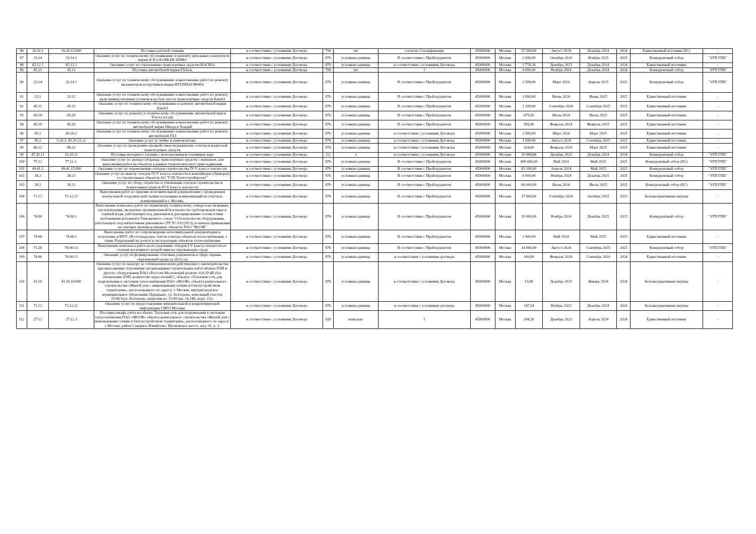| 86 | 26.20.1 | 26.20.13.000 | Поставка рабочей станции | в соответствии с условиями Договора | 796 | шт | согласно Спецификации | 45000000 | Москва | 37 500,00 | Август 2024 | Декабрь 2024 | 2024 | Единственный источник (БС) | - |
| 87 | 33.14 | 33.14.1 | Оказание услуг по техническому обслуживанию и ремонту дизельных генераторов марки JCB и KOHLER SDMO | в соответствии с условиями Договора | 876 | условная единица | В соответствии с Прейскурантом | 45000000 | Москва | 2 000,00 | Октябрь 2024 | Ноябрь 2025 | 2025 | Конкурентный отбор | "ЭТП ГПБ" |
| 88 | 65.12.2 | 65.12.2 | Оказание услуг по страхованию транспортных средств (КАСКО) | в соответствии с условиями Договора | 876 | условная единица | в соответствии с условиями Договора | 45000000 | Москва | 2 778,28 | Декабрь 2023 | Декабрь 2024 | 2024 | Единственный источник | - |
| 89 | 45.11 | 45.11 | Поставка автомобилей марки ГАЗель | в соответствии с условиями Договора | 796 | шт | 1 | 45000000 | Москва | 4 000,00 | Ноябрь 2024 | Декабрь 2024 | 2024 | Конкурентный отбор | "ЭТП ГПБ" |
| 90 | 33.14 | 33.14.1 | Оказание услуг по техническому обслуживанию и выполнению работ по ремонту экскаваторов-погрузчиков марки HYUNDAI H940S | в соответствии с условиями Договора | 876 | условная единица | В соответствии с Прейскурантом | 45000000 | Москва | 2 500,00 | Март 2024 | Апрель 2025 | 2025 | Конкурентный отбор | "ЭТП ГПБ" |
| 91 | 33.1 | 33.12 | Оказание услуг по техническому обслуживанию и выполнению работ по ремонту кран манипуляторных установок на базе шасси транспортных средств КамАЗ | в соответствии с условиями Договора | 876 | условная единица | В соответствии с Прейскурантом | 45000000 | Москва | 1 000,00 | Июнь 2024 | Июнь 2025 | 2025 | Единственный источник | - |
| 92 | 45.11 | 45.11 | Оказание услуг по техническому обслуживанию и ремонту автомобилей марки КамАЗ | в соответствии с условиями Договора | 876 | условная единица | В соответствии с Прейскурантом | 45000000 | Москва | 1 200,00 | Сентябрь 2024 | Сентябрь 2025 | 2025 | Единственный источник | - |
| 93 | 45.20 | 45.20 | Оказание услуг по ремонту и техническому обслуживанию автомобилей марок Toyota и Lada | в соответствии с условиями Договора | 876 | условная единица | В соответствии с Прейскурантом | 45000000 | Москва | 675,00 | Июль 2024 | Июль 2025 | 2025 | Единственный источник | - |
| 94 | 45.20 | 45.20 | Оказание услуг по техническому обслуживанию и выполнению работ по ремонту автомобилей марки Шкода и Хендай | в соответствии с условиями Договора | 876 | условная единица | В соответствии с Прейскурантом | 45000000 | Москва | 595,00 | Февраль 2024 | Февраль 2025 | 2025 | Единственный источник | - |
| 96 | 45.2 | 45.20.2 | Оказание услуг по техническому обслуживанию и выполнению работ по ремонту автомобилей ГАЗ | в соответствии с условиями Договора | 876 | условная единица | в соответствии с условиями Договора | 45000000 | Москва | 2 500,00 | Март 2024 | Март 2025 | 2025 | Единственный источник | - |
| 97 | 45.2 | 5.20.3, 45.20.21.22 | Оказание услуг по мойке и шиномонтажу | в соответствии с условиями Договора | 876 | условная единица | в соответствии с условиями Договора | 45000000 | Москва | 1 000,00 | Август 2024 | Сентябрь 2025 | 2025 | Единственный источник | - |
| 98 | 86.22 | 86.22 | Оказание услуг по проведению предрейсовых медицинских осмотров водителей транспортных средств | в соответствии с условиями Договора | 876 | условная единица | в соответствии с условиями Договора | 45000000 | Москва | 324,00 | Февраль 2024 | Март 2025 | 2025 | Единственный источник | - |
| 99 | 47.30.11 | 19.20.21 | Поставка моторного топлива с использованием топливных карт | в соответствии с условиями Договора | 112 | л | в соответствии с условиями Договора | 45000000 | Москва | 29 989,66 | Декабрь 2023 | Декабрь 2024 | 2024 | Конкурентный отбор | "ЭТП ГПБ" |
| 100 | 77.12 | 77.12.1. | Оказание услуг по аренде/субаренде транспортных средств с экипажем, для выполнения работ на объектах в рамках технологического присоединения | в соответствии с условиями Договора | 876 | условная единица | В соответствии с Прейскурантом | 45000000 | Москва | 490 000,00 | Май 2024 | Май 2025 | 2025 | Конкурентный отбор (БС) | "ЭТП ГПБ" |
| 101 | 49.41.1 | 49.41.15.000 | Оказание услуг по перемещению отходов строительства IV-V класса опасности | в соответствии с условиями Договора | 876 | условная единица | В соответствии с Прейскурантом | 45000000 | Москва | 83 100,00 | Апрель 2024 | Май 2025 | 2025 | Конкурентный отбор | "ЭТП ГПБ" |
| 102 | 38.2 | 38.21 | Оказание услуг по вывозу отходов IV-V класса опасности в контейнерах (бункерах) со строительных объектов АО "ГЭХ Теплостройпроект" | в соответствии с условиями Договора | 876 | условная единица | В соответствии с Прейскурантом | 45000000 | Москва | 6 000,00 | Ноябрь 2024 | Декабрь 2025 | 2025 | Конкурентный отбор | "ЭТП ГПБ" |
| 103 | 38.2 | 38.21 | Оказание услуг по сбору, обработке и утилизации отходов строительства и техногенных грунтов IV-V класса опасности | в соответствии с условиями Договора | 876 | условная единица | В соответствии с Прейскурантом | 45000000 | Москва | 90 000,00 | Июль 2024 | Июль 2025 | 2025 | Конкурентный отбор (БС) | "ЭТП ГПБ" |
| 104 | 71.12 | 71.12.12 | Выполнения работ по приемке исполнительной документации с проведением контрольной геодезической съемки подземных коммуникаций на участках коммуникаций в г. Москва. | в соответствии с условиями Договора | 876 | условная единица | В соответствии с Прейскурантом | 45000000 | Москва | 17 000,00 | Сентябрь 2024 | Октябрь 2025 | 2025 | Безальтернативная закупка | - |
| 106 | 74.90 | 74.90.1 | Выполнение комплекса работ по первичному техническому освидетельствованию, паспортизации, экспертизе промышленной безопасности трубопроводов пара и горячей воды, работающих под давлением и декларированию соответствия требованиям регламента Таможенного союза "О безопасности оборудования, работающего под избыточным давлением» (ТР ТС 032/2013) до начала применения на опасных производственных объектах ПАО "МОЭК" | в соответствии с условиями Договора | 876 | условная единица | В соответствии с Прейскурантом | 45000000 | Москва | 20 000,00 | Ноябрь 2024 | Декабрь 2025 | 2025 | Конкурентный отбор | "ЭТП ГПБ" |
| 107 | 74.90 | 74.90.1 | Выполнение работ по сопровождению исполнительной документации и получению в МТУ «Ростехнадзора» Актов осмотра объектов теплоснабжения, а также Разрешений на допуск в эксплуатацию объектов теплоснабжения | в соответствии с условиями Договора | 876 | условная единица | В соответствии с Прейскурантом | 45000000 | Москва | 2 900,00 | Май 2024 | Май 2025 | 2025 | Единственный источник | - |
| 108 | 71.20 | 74.90.13 | Выполнение комплекса работ на исследование отходов I-V класса опасности по степени негативного воздействия на окружающую среду | в соответствии с условиями Договора | 876 | условная единица | В соответствии с Прейскурантом | 45000000 | Москва | 14 000,00 | Август 2024 | Сентябрь 2025 | 2025 | Конкурентный отбор | "ЭТП ГПБ" |
| 109 | 74.90 | 74.90.13 | Оказание услуг по формированию отчетных документов в сфере охраны окружающей среды за 2023 год | в соответствии с условиями Договора | 876 | условная единица | в соответствии с условиями договора | 45000000 | Москва | 100,00 | Февраль 2024 | Сентябрь 2024 | 2024 | Единственный источник | - |
| 110 | 41.10 | 41.10.10.000 | Оказание услуг по надзору за соблюдением норм действующего законодательства при выполнении сторонними организациями строительных работ вблизи ЛЭП и другого оборудования ПАО «Россети Московский регион» 0,4-20 кВ (без отключения ЛЭП, количество пересечений 2, объекта: «Тепловая сеть для подключения к системам теплоснабжения ПАО «МОЭК» объекта капитального строительства «Жилой дом с инженерными сетями и благоустройством территории», расположенного по адресу: г. Москва, внутригородское муниципальное образование Царицыно, ул. Бехтерева, земельный участок 25/49/1(ул. Бехтерева, напротив вл. 25/49 (кв. 14,14Б, корп. 21)» | в соответствии с условиями Договора | 876 | условная единица | в соответствии с условиями Договора | 45000000 | Москва | 13,08 | Декабрь 2023 | Январь 2024 | 2024 | Безальтернативная закупка | - |
| 111 | 71.12 | 71.12.12 | Оказание услуг по предоставлению измерительной и корректирующей информации СНГО Москвы | в соответствии с условиями Договора | 876 | условная единица | в соответствии с условиями договора | 45000000 | Москва | 147,34 | Ноябрь 2023 | Декабрь 2024 | 2024 | Безальтернативная закупка | - |
| 112 | 27.12 | 27.12.3 | Поставка шкафа учёта на объект: Тепловая сеть для подключения к системам теплоснабжения ПАО «МОЭК» объекта капитального строительства «Жилой дом с инженерными сетями и благоустройством территории», расположенного по адресу: г. Москва, район Северное Измайлово, Щелковское шоссе, влд. 92, к. 3. | в соответствии с условиями Договора | 839 | комплект | 1 | 45000000 | Москва | 294,20 | Декабрь 2023 | Апрель 2024 | 2024 | Единственный источник | - |